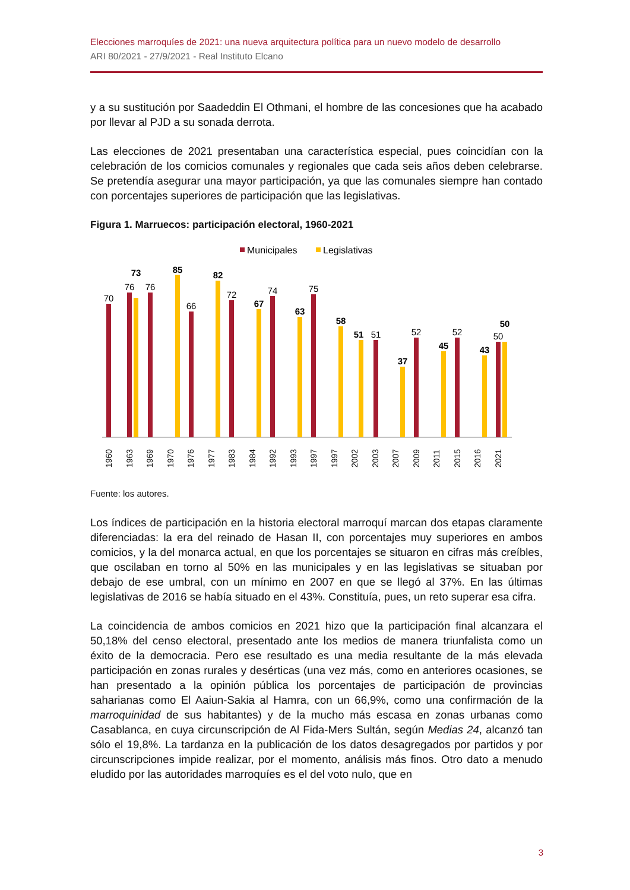Elecciones marroquíes de 2021: una nueva arquitectura política para un nuevo modelo de desarrollo
ARI 80/2021 - 27/9/2021 - Real Instituto Elcano
y a su sustitución por Saadeddin El Othmani, el hombre de las concesiones que ha acabado por llevar al PJD a su sonada derrota.
Las elecciones de 2021 presentaban una característica especial, pues coincidían con la celebración de los comicios comunales y regionales que cada seis años deben celebrarse. Se pretendía asegurar una mayor participación, ya que las comunales siempre han contado con porcentajes superiores de participación que las legislativas.
Figura 1. Marruecos: participación electoral, 1960-2021
Municipales
Legislativas
70
76
76
66
72
74
75
51
52
52
50
73
85
82
67
63
58
51
37
45
43
50
1960
1963
1969
1970
1976
1977
1983
1984
1992
1993
1997
1997
2002
2003
2007
2009
2011
2015
2016
2021
Fuente: los autores.
Los índices de participación en la historia electoral marroquí marcan dos etapas claramente diferenciadas: la era del reinado de Hasan II, con porcentajes muy superiores en ambos comicios, y la del monarca actual, en que los porcentajes se situaron en cifras más creíbles, que oscilaban en torno al 50% en las municipales y en las legislativas se situaban por debajo de ese umbral, con un mínimo en 2007 en que se llegó al 37%. En las últimas legislativas de 2016 se había situado en el 43%. Constituía, pues, un reto superar esa cifra.
La coincidencia de ambos comicios en 2021 hizo que la participación final alcanzara el 50,18% del censo electoral, presentado ante los medios de manera triunfalista como un éxito de la democracia. Pero ese resultado es una media resultante de la más elevada participación en zonas rurales y desérticas (una vez más, como en anteriores ocasiones, se han presentado a la opinión pública los porcentajes de participación de provincias saharianas como El Aaiun-Sakia al Hamra, con un 66,9%, como una confirmación de la marroquinidad de sus habitantes) y de la mucho más escasa en zonas urbanas como Casablanca, en cuya circunscripción de Al Fida-Mers Sultán, según Medias 24, alcanzó tan sólo el 19,8%. La tardanza en la publicación de los datos desagregados por partidos y por circunscripciones impide realizar, por el momento, análisis más finos. Otro dato a menudo eludido por las autoridades marroquíes es el del voto nulo, que en
3